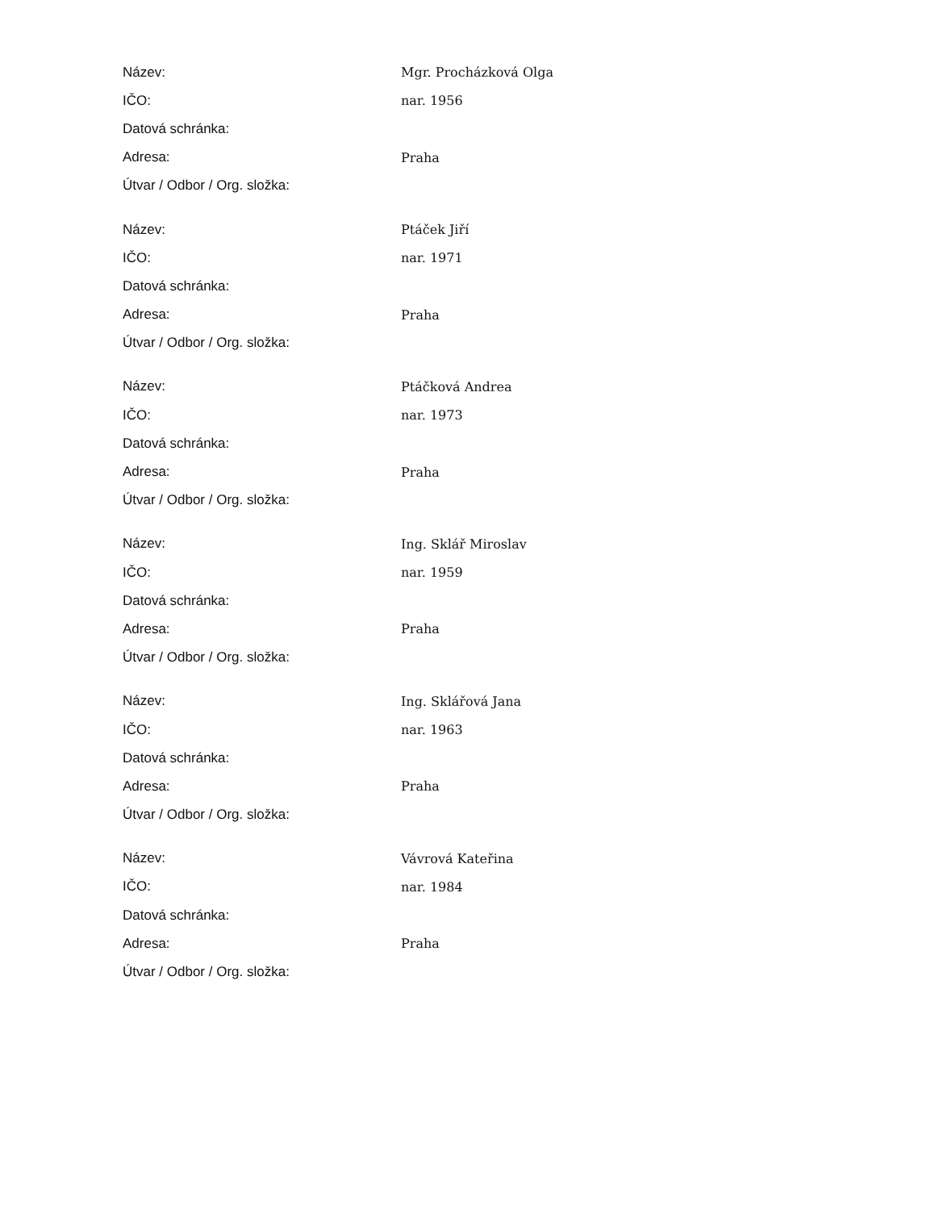| Název: | Mgr. Procházková Olga |
| IČO: | nar. 1956 |
| Datová schránka: | |
| Adresa: | Praha |
| Útvar / Odbor / Org. složka: | |
| Název: | Ptáček Jiří |
| IČO: | nar. 1971 |
| Datová schránka: | |
| Adresa: | Praha |
| Útvar / Odbor / Org. složka: | |
| Název: | Ptáčková Andrea |
| IČO: | nar. 1973 |
| Datová schránka: | |
| Adresa: | Praha |
| Útvar / Odbor / Org. složka: | |
| Název: | Ing. Sklář Miroslav |
| IČO: | nar. 1959 |
| Datová schránka: | |
| Adresa: | Praha |
| Útvar / Odbor / Org. složka: | |
| Název: | Ing. Sklářová Jana |
| IČO: | nar. 1963 |
| Datová schránka: | |
| Adresa: | Praha |
| Útvar / Odbor / Org. složka: | |
| Název: | Vávrová Kateřina |
| IČO: | nar. 1984 |
| Datová schránka: | |
| Adresa: | Praha |
| Útvar / Odbor / Org. složka: | |